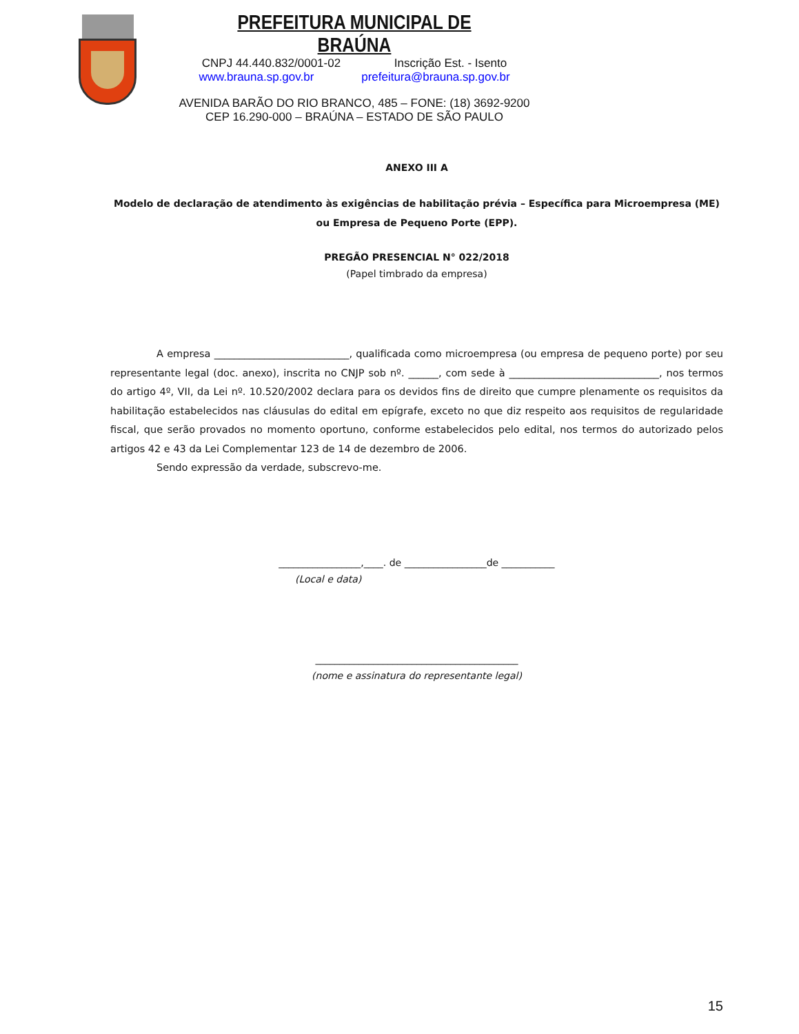PREFEITURA MUNICIPAL DE BRAÚNA
CNPJ 44.440.832/0001-02 Inscrição Est. - Isento
www.brauna.sp.gov.br prefeitura@brauna.sp.gov.br
AVENIDA BARÃO DO RIO BRANCO, 485 – FONE: (18) 3692-9200
CEP 16.290-000 – BRAÚNA – ESTADO DE SÃO PAULO
ANEXO III A
Modelo de declaração de atendimento às exigências de habilitação prévia – Específica para Microempresa (ME) ou Empresa de Pequeno Porte (EPP).
PREGÃO PRESENCIAL N° 022/2018
(Papel timbrado da empresa)
A empresa ___________________________, qualificada como microempresa (ou empresa de pequeno porte) por seu representante legal (doc. anexo), inscrita no CNJP sob nº. ______, com sede à ______________________________, nos termos do artigo 4º, VII, da Lei nº. 10.520/2002 declara para os devidos fins de direito que cumpre plenamente os requisitos da habilitação estabelecidos nas cláusulas do edital em epígrafe, exceto no que diz respeito aos requisitos de regularidade fiscal, que serão provados no momento oportuno, conforme estabelecidos pelo edital, nos termos do autorizado pelos artigos 42 e 43 da Lei Complementar 123 de 14 de dezembro de 2006.
Sendo expressão da verdade, subscrevo-me.
_________________,____. de _________________de ___________
(Local e data)
__________________________________________
(nome e assinatura do representante legal)
15